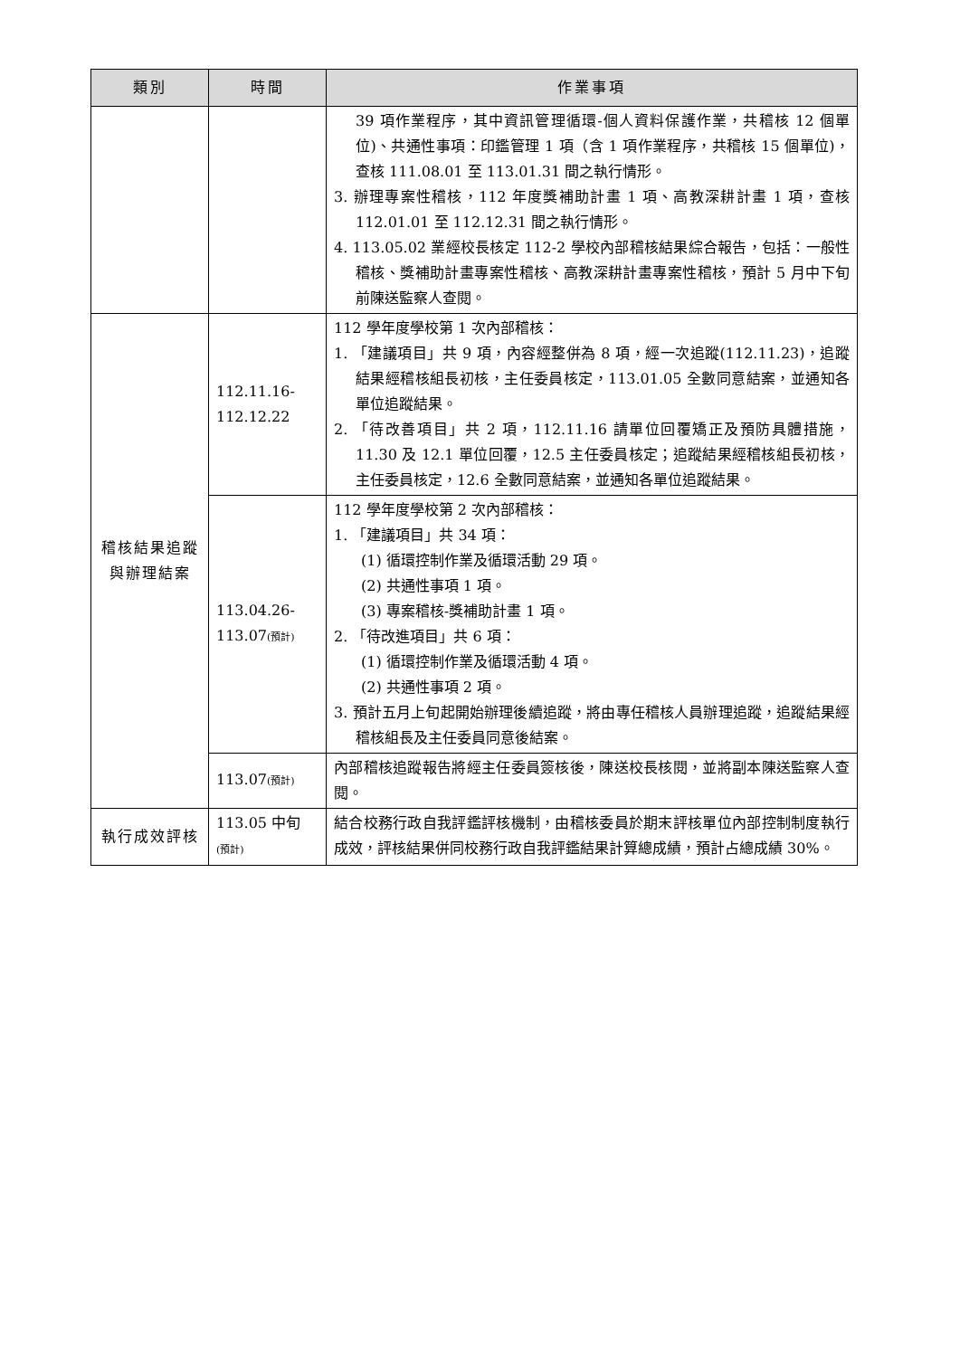| 類別 | 時間 | 作業事項 |
| --- | --- | --- |
| | | 39 項作業程序，其中資訊管理循環-個人資料保護作業，共稽核 12 個單位)、共通性事項：印鑑管理 1 項（含 1 項作業程序，共稽核 15 個單位)，查核 111.08.01 至 113.01.31 間之執行情形。 3. 辦理專案性稽核，112 年度獎補助計畫 1 項、高教深耕計畫 1 項，查核 112.01.01 至 112.12.31 間之執行情形。 4. 113.05.02 業經校長核定 112-2 學校內部稽核結果綜合報告，包括：一般性稽核、獎補助計畫專案性稽核、高教深耕計畫專案性稽核，預計 5 月中下旬前陳送監察人查閱。 |
| 稽核結果追蹤與辦理結案 | 112.11.16- 112.12.22 | 112 學年度學校第 1 次內部稽核： 1. 「建議項目」共 9 項，內容經整併為 8 項，經一次追蹤(112.11.23)，追蹤結果經稽核組長初核，主任委員核定，113.01.05 全數同意結案，並通知各單位追蹤結果。 2. 「待改善項目」共 2 項，112.11.16 請單位回覆矯正及預防具體措施，11.30 及 12.1 單位回覆，12.5 主任委員核定；追蹤結果經稽核組長初核，主任委員核定，12.6 全數同意結案，並通知各單位追蹤結果。 |
| | 113.04.26- 113.07 (預計) | 112 學年度學校第 2 次內部稽核： 1. 「建議項目」共 34 項： (1) 循環控制作業及循環活動 29 項。 (2) 共通性事項 1 項。 (3) 專案稽核-獎補助計畫 1 項。 2. 「待改進項目」共 6 項： (1) 循環控制作業及循環活動 4 項。 (2) 共通性事項 2 項。 3. 預計五月上旬起開始辦理後續追蹤，將由專任稽核人員辦理追蹤，追蹤結果經稽核組長及主任委員同意後結案。 |
| | 113.07 (預計) | 內部稽核追蹤報告將經主任委員簽核後，陳送校長核閱，並將副本陳送監察人查閱。 |
| 執行成效評核 | 113.05 中旬 (預計) | 結合校務行政自我評鑑評核機制，由稽核委員於期末評核單位內部控制制度執行成效，評核結果併同校務行政自我評鑑結果計算總成績，預計占總成績 30%。 |